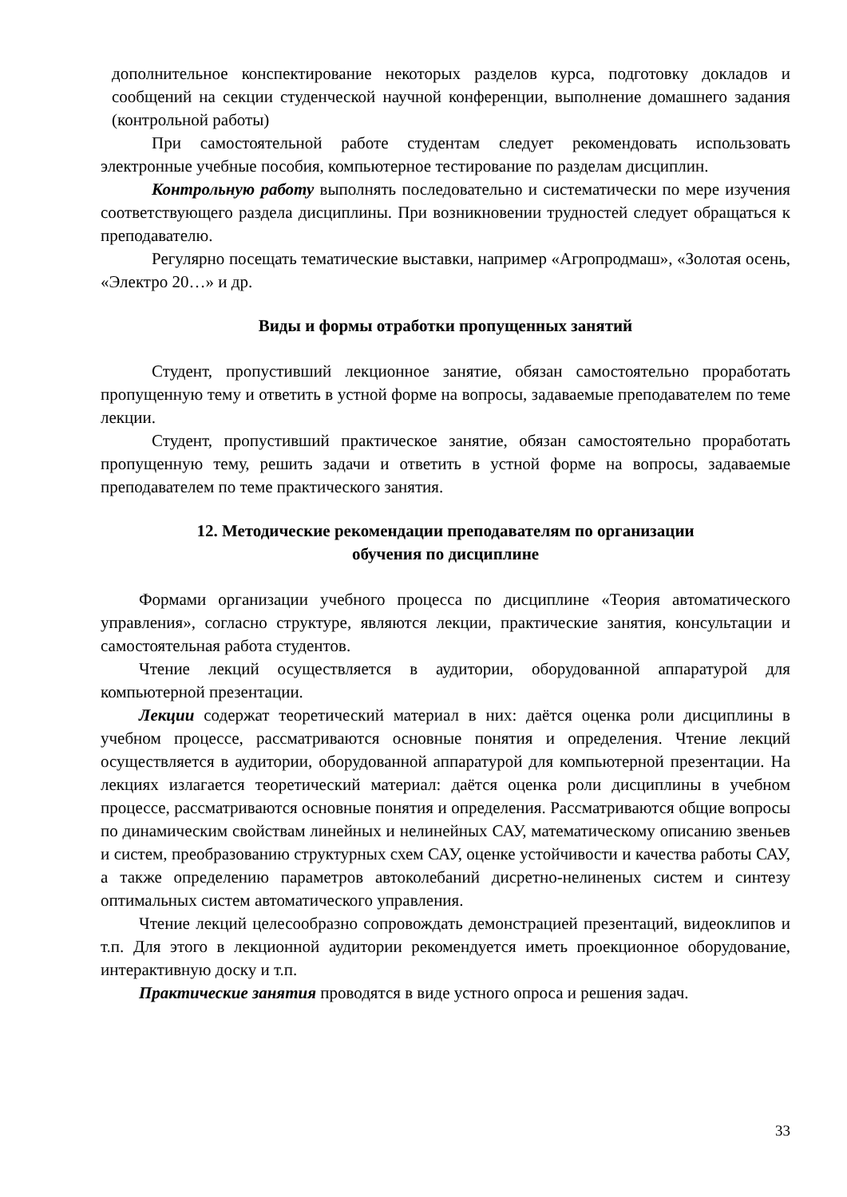дополнительное конспектирование некоторых разделов курса, подготовку докладов и сообщений на секции студенческой научной конференции, выполнение домашнего задания (контрольной работы)
При самостоятельной работе студентам следует рекомендовать использовать электронные учебные пособия, компьютерное тестирование по разделам дисциплин.
Контрольную работу выполнять последовательно и систематически по мере изучения соответствующего раздела дисциплины. При возникновении трудностей следует обращаться к преподавателю.
Регулярно посещать тематические выставки, например «Агропродмаш», «Золотая осень, «Электро 20…» и др.
Виды и формы отработки пропущенных занятий
Студент, пропустивший лекционное занятие, обязан самостоятельно проработать пропущенную тему и ответить в устной форме на вопросы, задаваемые преподавателем по теме лекции.
Студент, пропустивший практическое занятие, обязан самостоятельно проработать пропущенную тему, решить задачи и ответить в устной форме на вопросы, задаваемые преподавателем по теме практического занятия.
12. Методические рекомендации преподавателям по организации
обучения по дисциплине
Формами организации учебного процесса по дисциплине «Теория автоматического управления», согласно структуре, являются лекции, практические занятия, консультации и самостоятельная работа студентов.
Чтение лекций осуществляется в аудитории, оборудованной аппаратурой для компьютерной презентации.
Лекции содержат теоретический материал в них: даётся оценка роли дисциплины в учебном процессе, рассматриваются основные понятия и определения. Чтение лекций осуществляется в аудитории, оборудованной аппаратурой для компьютерной презентации. На лекциях излагается теоретический материал: даётся оценка роли дисциплины в учебном процессе, рассматриваются основные понятия и определения. Рассматриваются общие вопросы по динамическим свойствам линейных и нелинейных САУ, математическому описанию звеньев и систем, преобразованию структурных схем САУ, оценке устойчивости и качества работы САУ, а также определению параметров автоколебаний дисретно-нелиненых систем и синтезу оптимальных систем автоматического управления.
Чтение лекций целесообразно сопровождать демонстрацией презентаций, видеоклипов и т.п. Для этого в лекционной аудитории рекомендуется иметь проекционное оборудование, интерактивную доску и т.п.
Практические занятия проводятся в виде устного опроса и решения задач.
33